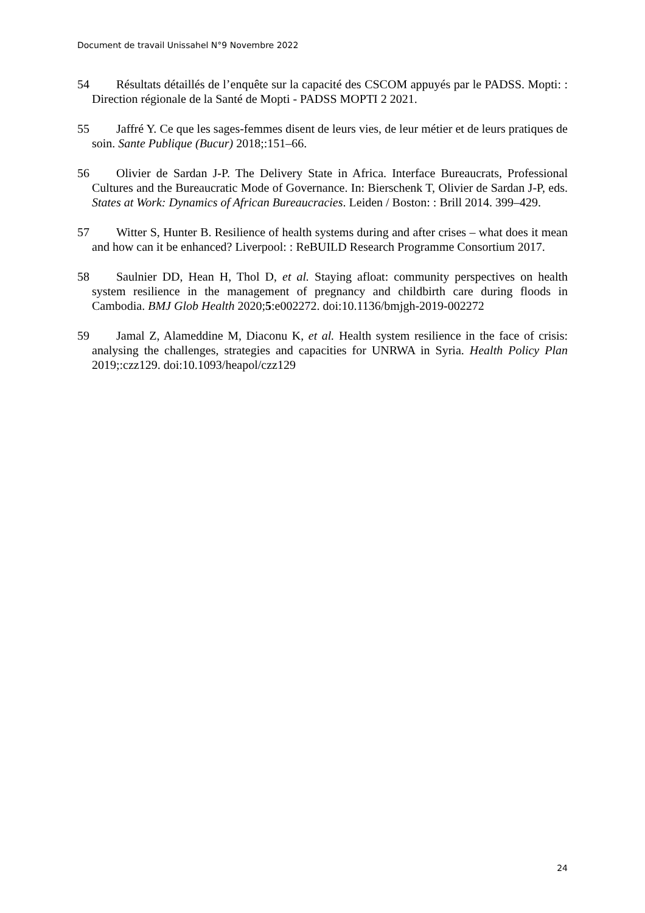Document de travail Unissahel N°9 Novembre 2022
54 Résultats détaillés de l’enquête sur la capacité des CSCOM appuyés par le PADSS. Mopti: : Direction régionale de la Santé de Mopti - PADSS MOPTI 2 2021.
55 Jaffré Y. Ce que les sages-femmes disent de leurs vies, de leur métier et de leurs pratiques de soin. Sante Publique (Bucur) 2018;:151–66.
56 Olivier de Sardan J-P. The Delivery State in Africa. Interface Bureaucrats, Professional Cultures and the Bureaucratic Mode of Governance. In: Bierschenk T, Olivier de Sardan J-P, eds. States at Work: Dynamics of African Bureaucracies. Leiden / Boston: : Brill 2014. 399–429.
57 Witter S, Hunter B. Resilience of health systems during and after crises – what does it mean and how can it be enhanced? Liverpool: : ReBUILD Research Programme Consortium 2017.
58 Saulnier DD, Hean H, Thol D, et al. Staying afloat: community perspectives on health system resilience in the management of pregnancy and childbirth care during floods in Cambodia. BMJ Glob Health 2020;5:e002272. doi:10.1136/bmjgh-2019-002272
59 Jamal Z, Alameddine M, Diaconu K, et al. Health system resilience in the face of crisis: analysing the challenges, strategies and capacities for UNRWA in Syria. Health Policy Plan 2019;:czz129. doi:10.1093/heapol/czz129
24